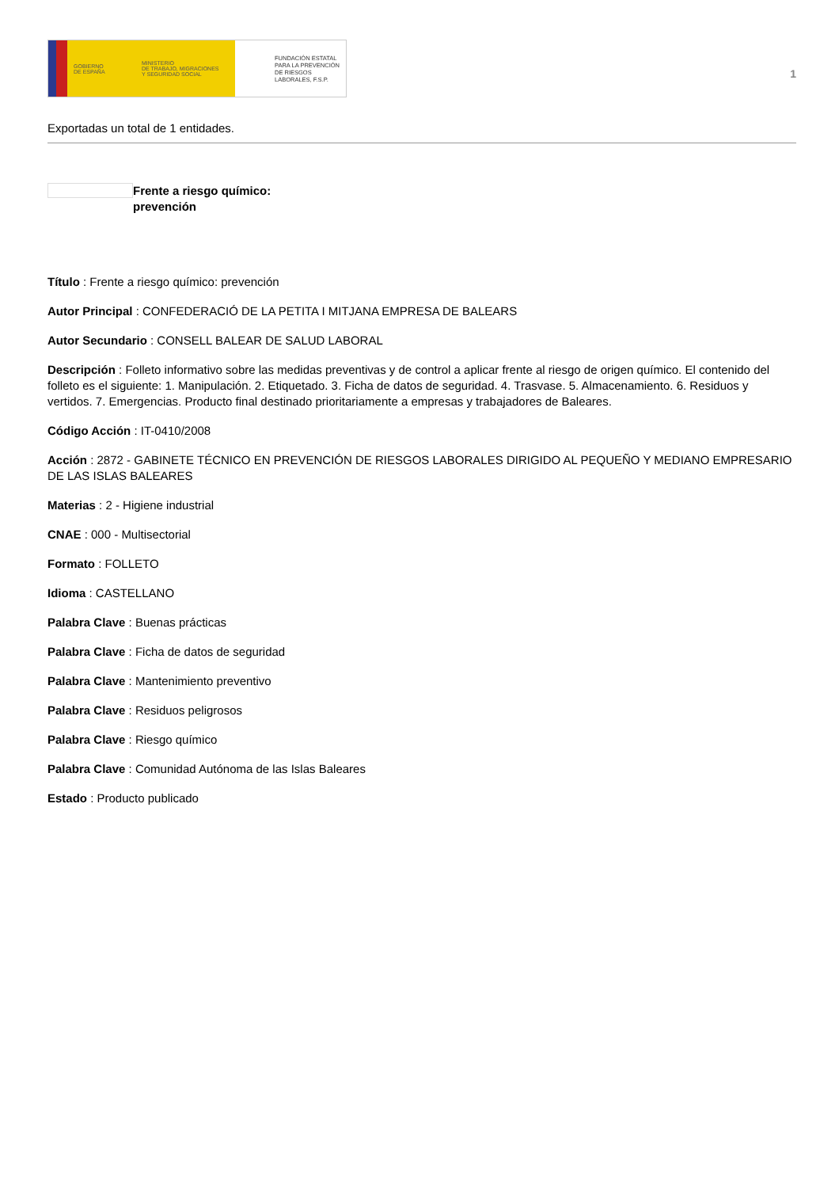GOBIERNO
DE ESPAÑA
MINISTERIO
DE TRABAJO, MIGRACIONES
Y SEGURIDAD SOCIAL
FUNDACIÓN ESTATAL PARA LA PREVENCIÓN DE RIESGOS LABORALES, F.S.P.
1
Exportadas un total de 1 entidades.
Frente a riesgo químico:
prevención
Título : Frente a riesgo químico: prevención
Autor Principal : CONFEDERACIÓ DE LA PETITA I MITJANA EMPRESA DE BALEARS
Autor Secundario : CONSELL BALEAR DE SALUD LABORAL
Descripción : Folleto informativo sobre las medidas preventivas y de control a aplicar frente al riesgo de origen químico. El contenido del folleto es el siguiente: 1. Manipulación. 2. Etiquetado. 3. Ficha de datos de seguridad. 4. Trasvase. 5. Almacenamiento. 6. Residuos y vertidos. 7. Emergencias. Producto final destinado prioritariamente a empresas y trabajadores de Baleares.
Código Acción : IT-0410/2008
Acción : 2872 - GABINETE TÉCNICO EN PREVENCIÓN DE RIESGOS LABORALES DIRIGIDO AL PEQUEÑO Y MEDIANO EMPRESARIO DE LAS ISLAS BALEARES
Materias : 2 - Higiene industrial
CNAE : 000 - Multisectorial
Formato : FOLLETO
Idioma : CASTELLANO
Palabra Clave : Buenas prácticas
Palabra Clave : Ficha de datos de seguridad
Palabra Clave : Mantenimiento preventivo
Palabra Clave : Residuos peligrosos
Palabra Clave : Riesgo químico
Palabra Clave : Comunidad Autónoma de las Islas Baleares
Estado : Producto publicado